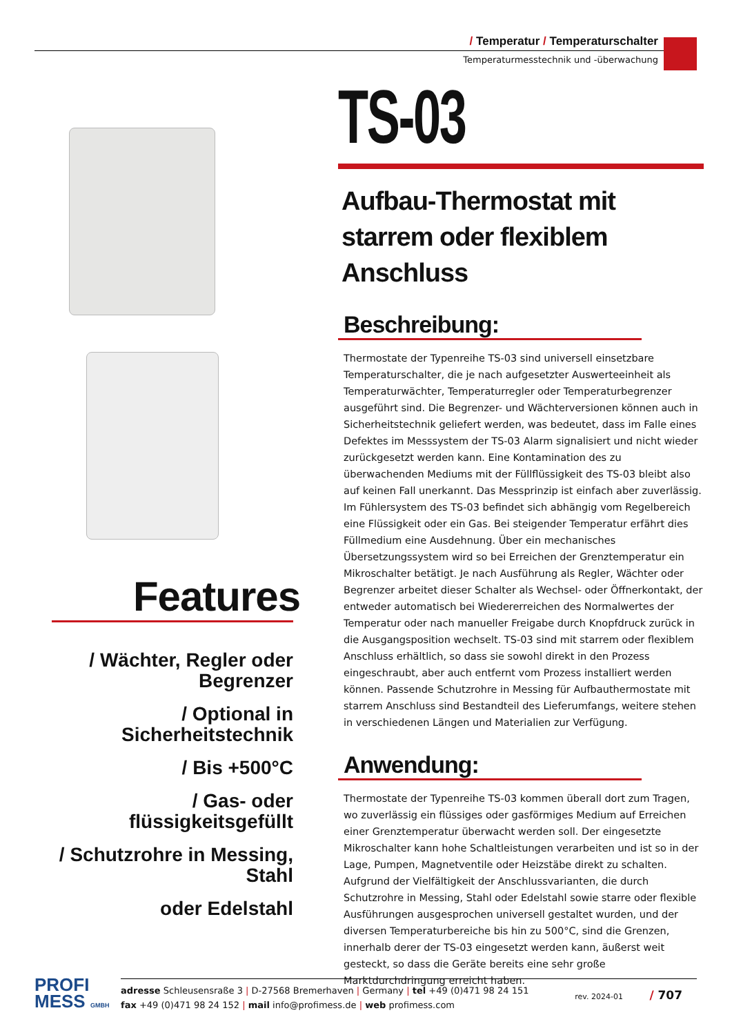/ Temperatur / Temperaturschalter
Temperaturmesstechnik und -überwachung
Features
/ Wächter, Regler oder Begrenzer
/ Optional in Sicherheitstechnik
/ Bis +500°C
/ Gas- oder flüssigkeitsgefüllt
/ Schutzrohre in Messing, Stahl
oder Edelstahl
TS-03
Aufbau-Thermostat mit
starrem oder flexiblem Anschluss
Beschreibung:
Thermostate der Typenreihe TS-03 sind universell einsetzbare Temperaturschalter, die je nach aufgesetzter Auswerteeinheit als Temperaturwächter, Temperaturregler oder Temperaturbegrenzer ausgeführt sind. Die Begrenzer- und Wächterversionen können auch in Sicherheitstechnik geliefert werden, was bedeutet, dass im Falle eines Defektes im Messsystem der TS-03 Alarm signalisiert und nicht wieder zurückgesetzt werden kann. Eine Kontamination des zu überwachenden Mediums mit der Füllflüssigkeit des TS-03 bleibt also auf keinen Fall unerkannt. Das Messprinzip ist einfach aber zuverlässig. Im Fühlersystem des TS-03 befindet sich abhängig vom Regelbereich eine Flüssigkeit oder ein Gas. Bei steigender Temperatur erfährt dies Füllmedium eine Ausdehnung. Über ein mechanisches Übersetzungssystem wird so bei Erreichen der Grenztemperatur ein Mikroschalter betätigt. Je nach Ausführung als Regler, Wächter oder Begrenzer arbeitet dieser Schalter als Wechsel- oder Öffnerkontakt, der entweder automatisch bei Wiedererreichen des Normalwertes der Temperatur oder nach manueller Freigabe durch Knopfdruck zurück in die Ausgangsposition wechselt. TS-03 sind mit starrem oder flexiblem Anschluss erhältlich, so dass sie sowohl direkt in den Prozess eingeschraubt, aber auch entfernt vom Prozess installiert werden können. Passende Schutzrohre in Messing für Aufbauthermostate mit starrem Anschluss sind Bestandteil des Lieferumfangs, weitere stehen in verschiedenen Längen und Materialien zur Verfügung.
Anwendung:
Thermostate der Typenreihe TS-03 kommen überall dort zum Tragen, wo zuverlässig ein flüssiges oder gasförmiges Medium auf Erreichen einer Grenztemperatur überwacht werden soll. Der eingesetzte Mikroschalter kann hohe Schaltleistungen verarbeiten und ist so in der Lage, Pumpen, Magnetventile oder Heizstäbe direkt zu schalten. Aufgrund der Vielfältigkeit der Anschlussvarianten, die durch Schutzrohre in Messing, Stahl oder Edelstahl sowie starre oder flexible Ausführungen ausgesprochen universell gestaltet wurden, und der diversen Temperaturbereiche bis hin zu 500°C, sind die Grenzen, innerhalb derer der TS-03 eingesetzt werden kann, äußerst weit gesteckt, so dass die Geräte bereits eine sehr große Marktdurchdringung erreicht haben.
PROFI
MESS GMBH
adresse Schleusensraße 3 | D-27568 Bremerhaven | Germany | tel +49 (0)471 98 24 151
fax +49 (0)471 98 24 152 | mail info@profimess.de | web profimess.com rev. 2024-01 / 707